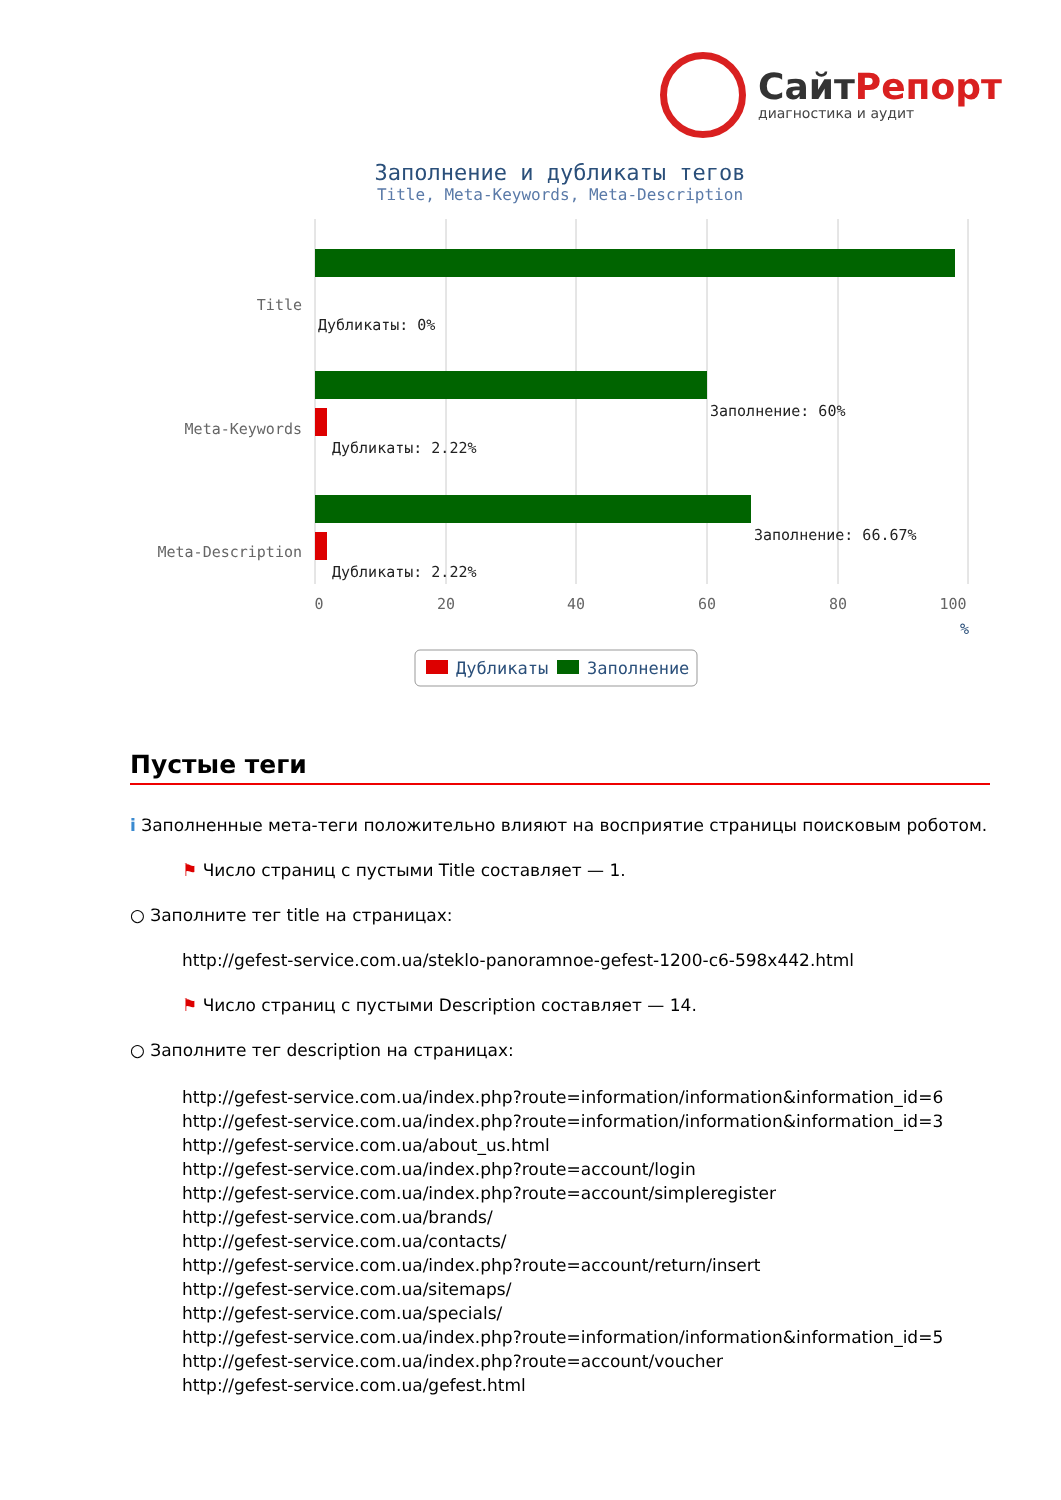СайтРепорт
диагностика и аудит
Заполнение и дубликаты тегов
Title, Meta-Keywords, Meta-Description
Title
Meta-Keywords
Meta-Description
Дубликаты: 0%
Заполнение: 60%
Дубликаты: 2.22%
Заполнение: 66.67%
Дубликаты: 2.22%
0
20
40
60
80
100
%
Дубликаты
Заполнение
Пустые теги
i Заполненные мета-теги положительно влияют на восприятие страницы поисковым роботом.
⚑ Число страниц с пустыми Title составляет — 1.
○ Заполните тег title на страницах:
http://gefest-service.com.ua/steklo-panoramnoe-gefest-1200-c6-598x442.html
⚑ Число страниц с пустыми Description составляет — 14.
○ Заполните тег description на страницах:
http://gefest-service.com.ua/index.php?route=information/information&information_id=6
http://gefest-service.com.ua/index.php?route=information/information&information_id=3
http://gefest-service.com.ua/about_us.html
http://gefest-service.com.ua/index.php?route=account/login
http://gefest-service.com.ua/index.php?route=account/simpleregister
http://gefest-service.com.ua/brands/
http://gefest-service.com.ua/contacts/
http://gefest-service.com.ua/index.php?route=account/return/insert
http://gefest-service.com.ua/sitemaps/
http://gefest-service.com.ua/specials/
http://gefest-service.com.ua/index.php?route=information/information&information_id=5
http://gefest-service.com.ua/index.php?route=account/voucher
http://gefest-service.com.ua/gefest.html